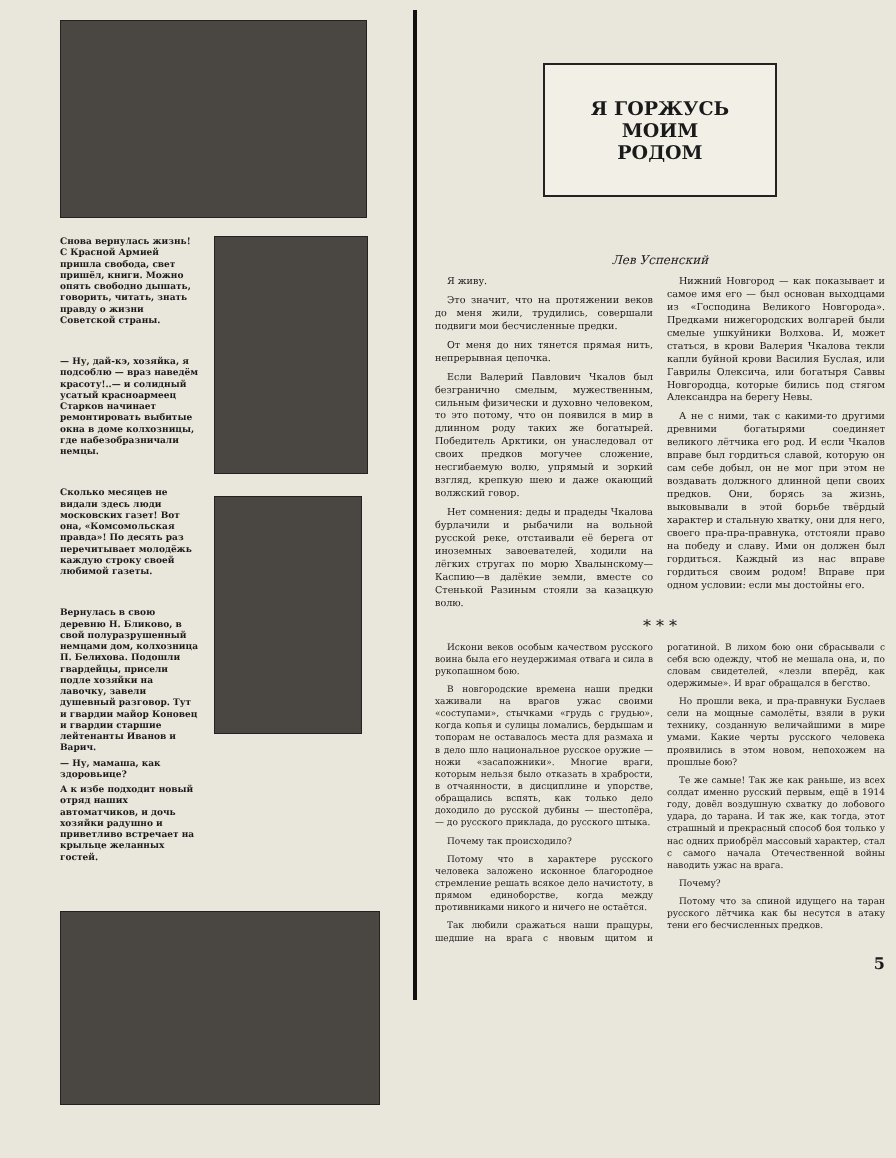Снова вернулась жизнь! С Красной Армией пришла свобода, свет пришёл, книги. Можно опять свободно дышать, говорить, читать, знать правду о жизни Советской страны.
— Ну, дай-кэ, хозяйка, я подсоблю — враз наведём красоту!..— и солидный усатый красноармеец Старков начинает ремонтировать выбитые окна в доме колхозницы, где набезобразничали немцы.
Сколько месяцев не видали здесь люди московских газет! Вот она, «Комсомольская правда»! По десять раз перечитывает молодёжь каждую строку своей любимой газеты.
Вернулась в свою деревню Н. Бликово, в свой полуразрушенный немцами дом, колхозница П. Белихова. Подошли гвардейцы, присели подле хозяйки на лавочку, завели душевный разговор. Тут и гвардии майор Коновец и гвардии старшие лейтенанты Иванов и Варич.
— Ну, мамаша, как здоровьице?
А к избе подходит новый отряд наших автоматчиков, и дочь хозяйки радушно и приветливо встречает на крыльце желанных гостей.
Я ГОРЖУСЬ
МОИМ
РОДОМ
Лев Успенский
Я живу.
Это значит, что на протяжении веков до меня жили, трудились, совершали подвиги мои бесчисленные предки.
От меня до них тянется прямая нить, непрерывная цепочка.
Если Валерий Павлович Чкалов был безгранично смелым, мужественным, сильным физически и духовно человеком, то это потому, что он появился в мир в длинном роду таких же богатырей. Победитель Арктики, он унаследовал от своих предков могучее сложение, несгибаемую волю, упрямый и зоркий взгляд, крепкую шею и даже окающий волжский говор.
Нет сомнения: деды и прадеды Чкалова бурлачили и рыбачили на вольной русской реке, отстаивали её берега от иноземных завоевателей, ходили на лёгких стругах по морю Хвалынскому—Каспию—в далёкие земли, вместе со Стенькой Разиным стояли за казацкую волю.
Нижний Новгород — как показывает и самое имя его — был основан выходцами из «Господина Великого Новгорода». Предками нижегородских волгарей были смелые ушкуйники Волхова. И, может статься, в крови Валерия Чкалова текли капли буйной крови Василия Буслая, или Гаврилы Олексича, или богатыря Саввы Новгородца, которые бились под стягом Александра на берегу Невы.
А не с ними, так с какими-то другими древними богатырями соединяет великого лётчика его род. И если Чкалов вправе был гордиться славой, которую он сам себе добыл, он не мог при этом не воздавать должного длинной цепи своих предков. Они, борясь за жизнь, выковывали в этой борьбе твёрдый характер и стальную хватку, они для него, своего пра-пра-правнука, отстояли право на победу и славу. Ими он должен был гордиться. Каждый из нас вправе гордиться своим родом! Вправе при одном условии: если мы достойны его.
* * *
Искони веков особым качеством русского воина была его неудержимая отвага и сила в рукопашном бою.
В новгородские времена наши предки хаживали на врагов ужас своими «соступами», стычками «грудь с грудью», когда копья и сулицы ломались, бердышам и топорам не оставалось места для размаха и в дело шло национальное русское оружие — ножи «засапожники». Многие враги, которым нельзя было отказать в храбрости, в отчаянности, в дисциплине и упорстве, обращались вспять, как только дело доходило до русской дубины — шестопёра, — до русского приклада, до русского штыка.
Почему так происходило?
Потому что в характере русского человека заложено исконное благородное стремление решать всякое дело начистоту, в прямом единоборстве, когда между противниками никого и ничего не остаётся.
Так любили сражаться наши пращуры, шедшие на врага с нвовым щитом и рогатиной. В лихом бою они сбрасывали с себя всю одежду, чтоб не мешала она, и, по словам свидетелей, «лезли вперёд, как одержимые». И враг обращался в бегство.
Но прошли века, и пра-правнуки Буслаев сели на мощные самолёты, взяли в руки технику, созданную величайшими в мире умами. Какие черты русского человека проявились в этом новом, непохожем на прошлые бою?
Те же самые! Так же как раньше, из всех солдат именно русский первым, ещё в 1914 году, довёл воздушную схватку до лобового удара, до тарана. И так же, как тогда, этот страшный и прекрасный способ боя только у нас одних приобрёл массовый характер, стал с самого начала Отечественной войны наводить ужас на врага.
Почему?
Потому что за спиной идущего на таран русского лётчика как бы несутся в атаку тени его бесчисленных предков.
5